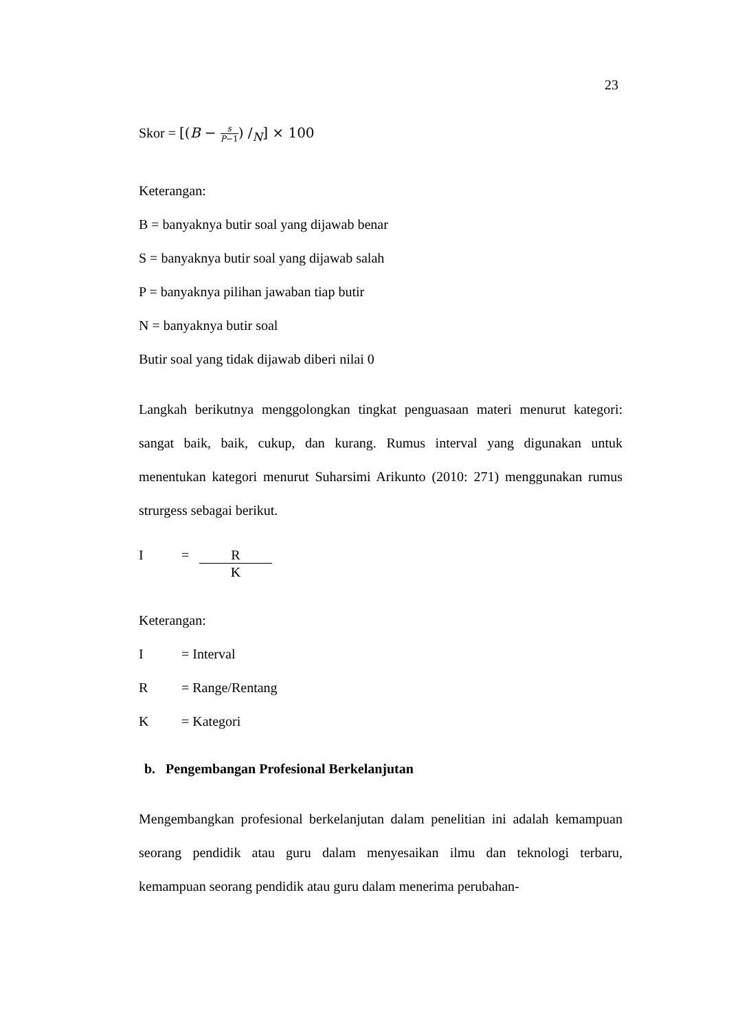23
Skor = [(B − s P−1) /<sub>N</sub>] × 100
Keterangan:
B = banyaknya butir soal yang dijawab benar
S = banyaknya butir soal yang dijawab salah
P = banyaknya pilihan jawaban tiap butir
N = banyaknya butir soal
Butir soal yang tidak dijawab diberi nilai 0
Langkah berikutnya menggolongkan tingkat penguasaan materi menurut kategori: sangat baik, baik, cukup, dan kurang. Rumus interval yang digunakan untuk menentukan kategori menurut Suharsimi Arikunto (2010: 271) menggunakan rumus strurgess sebagai berikut.
I = R
K
Keterangan:
I = Interval
R = Range/Rentang
K = Kategori
b. Pengembangan Profesional Berkelanjutan
Mengembangkan profesional berkelanjutan dalam penelitian ini adalah kemampuan seorang pendidik atau guru dalam menyesaikan ilmu dan teknologi terbaru, kemampuan seorang pendidik atau guru dalam menerima perubahan-